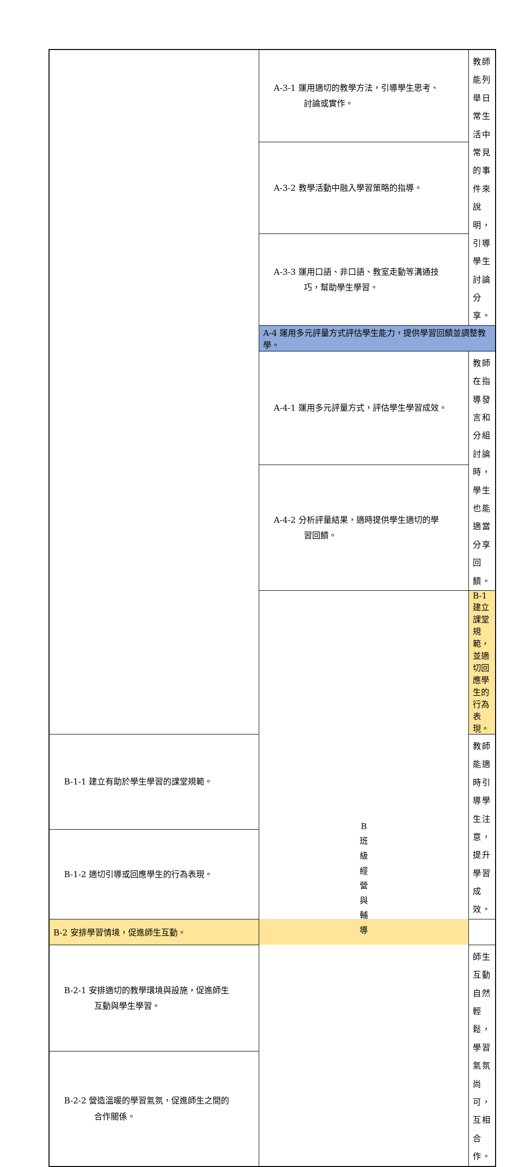| | A-3-1 運用適切的教學方法，引導學生思考、 討論或實作。 | 教師能列舉日常生活中常見的事件來說明，引導學生討論分享。 |
| | A-3-2 教學活動中融入學習策略的指導。 | |
| | A-3-3 運用口語、非口語、教室走動等溝通技 巧，幫助學生學習。 | |
| | A-4 運用多元評量方式評估學生能力，提供學習回饋並調整教學。 | |
| | A-4-1 運用多元評量方式，評估學生學習成效。 | 教師在指導發言和分組討論時，學生也能適當分享回饋。 |
| | A-4-2 分析評量結果，適時提供學生適切的學 習回饋。 | |
| | B 班 級 經 營 與 輔 導 | B-1 建立課堂規範，並適切回應學生的行為表現。 |
| B-1-1 建立有助於學生學習的課堂規範。 | | 教師能適時引導學生注意，提升學習成效。 |
| B-1-2 適切引導或回應學生的行為表現。 | | |
| B-2 安排學習情境，促進師生互動。 | | |
| B-2-1 安排適切的教學環境與設施，促進師生 互動與學生學習。 | | 師生互動自然輕鬆，學習氣氛尚可，互相合作。 |
| B-2-2 營造溫暖的學習氣氛，促進師生之間的 合作關係。 | | |